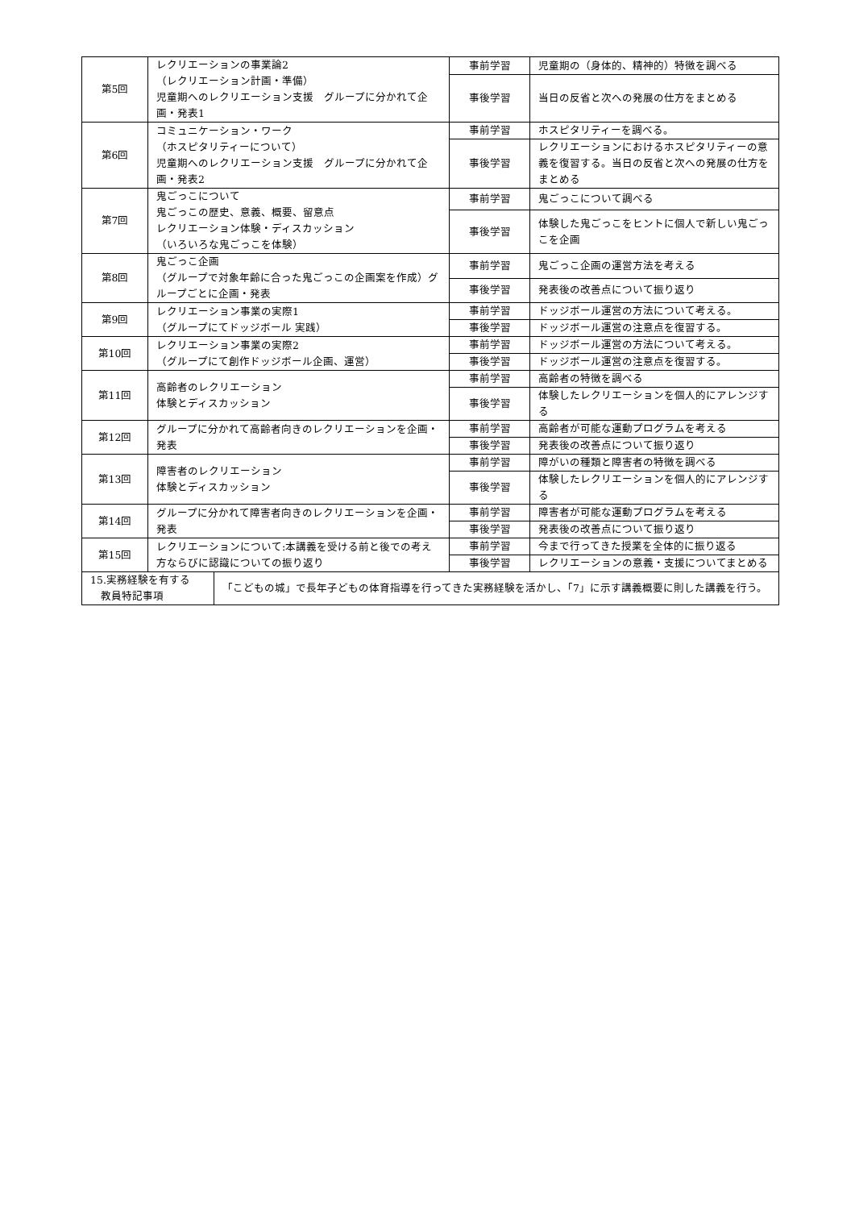| 第5回 | レクリエーションの事業論2 （レクリエーション計画・準備） 児童期へのレクリエーション支援 グループに分かれて企画・発表1 | 事前学習 | 児童期の（身体的、精神的）特徴を調べる |
| | | 事後学習 | 当日の反省と次への発展の仕方をまとめる |
| 第6回 | コミュニケーション・ワーク （ホスピタリティーについて） 児童期へのレクリエーション支援 グループに分かれて企画・発表2 | 事前学習 | ホスピタリティーを調べる。 |
| | | 事後学習 | レクリエーションにおけるホスピタリティーの意義を復習する。当日の反省と次への発展の仕方をまとめる |
| 第7回 | 鬼ごっこについて 鬼ごっこの歴史、意義、概要、留意点 レクリエーション体験・ディスカッション （いろいろな鬼ごっこを体験） | 事前学習 | 鬼ごっこについて調べる |
| | | 事後学習 | 体験した鬼ごっこをヒントに個人で新しい鬼ごっこを企画 |
| 第8回 | 鬼ごっこ企画 （グループで対象年齢に合った鬼ごっこの企画案を作成）グループごとに企画・発表 | 事前学習 | 鬼ごっこ企画の運営方法を考える |
| | | 事後学習 | 発表後の改善点について振り返り |
| 第9回 | レクリエーション事業の実際1 （グループにてドッジボール 実践） | 事前学習 | ドッジボール運営の方法について考える。 |
| | | 事後学習 | ドッジボール運営の注意点を復習する。 |
| 第10回 | レクリエーション事業の実際2 （グループにて創作ドッジボール企画、運営） | 事前学習 | ドッジボール運営の方法について考える。 |
| | | 事後学習 | ドッジボール運営の注意点を復習する。 |
| 第11回 | 高齢者のレクリエーション 体験とディスカッション | 事前学習 | 高齢者の特徴を調べる |
| | | 事後学習 | 体験したレクリエーションを個人的にアレンジする |
| 第12回 | グループに分かれて高齢者向きのレクリエーションを企画・発表 | 事前学習 | 高齢者が可能な運動プログラムを考える |
| | | 事後学習 | 発表後の改善点について振り返り |
| 第13回 | 障害者のレクリエーション 体験とディスカッション | 事前学習 | 障がいの種類と障害者の特徴を調べる |
| | | 事後学習 | 体験したレクリエーションを個人的にアレンジする |
| 第14回 | グループに分かれて障害者向きのレクリエーションを企画・発表 | 事前学習 | 障害者が可能な運動プログラムを考える |
| | | 事後学習 | 発表後の改善点について振り返り |
| 第15回 | レクリエーションについて:本講義を受ける前と後での考え方ならびに認識についての振り返り | 事前学習 | 今まで行ってきた授業を全体的に振り返る |
| | | 事後学習 | レクリエーションの意義・支援についてまとめる |
| / 15.実務経験を有する 教員特記事項 / 「こどもの城」で長年子どもの体育指導を行ってきた実務経験を活かし、「7」に示す講義概要に則した講義を行う。 / | | | |